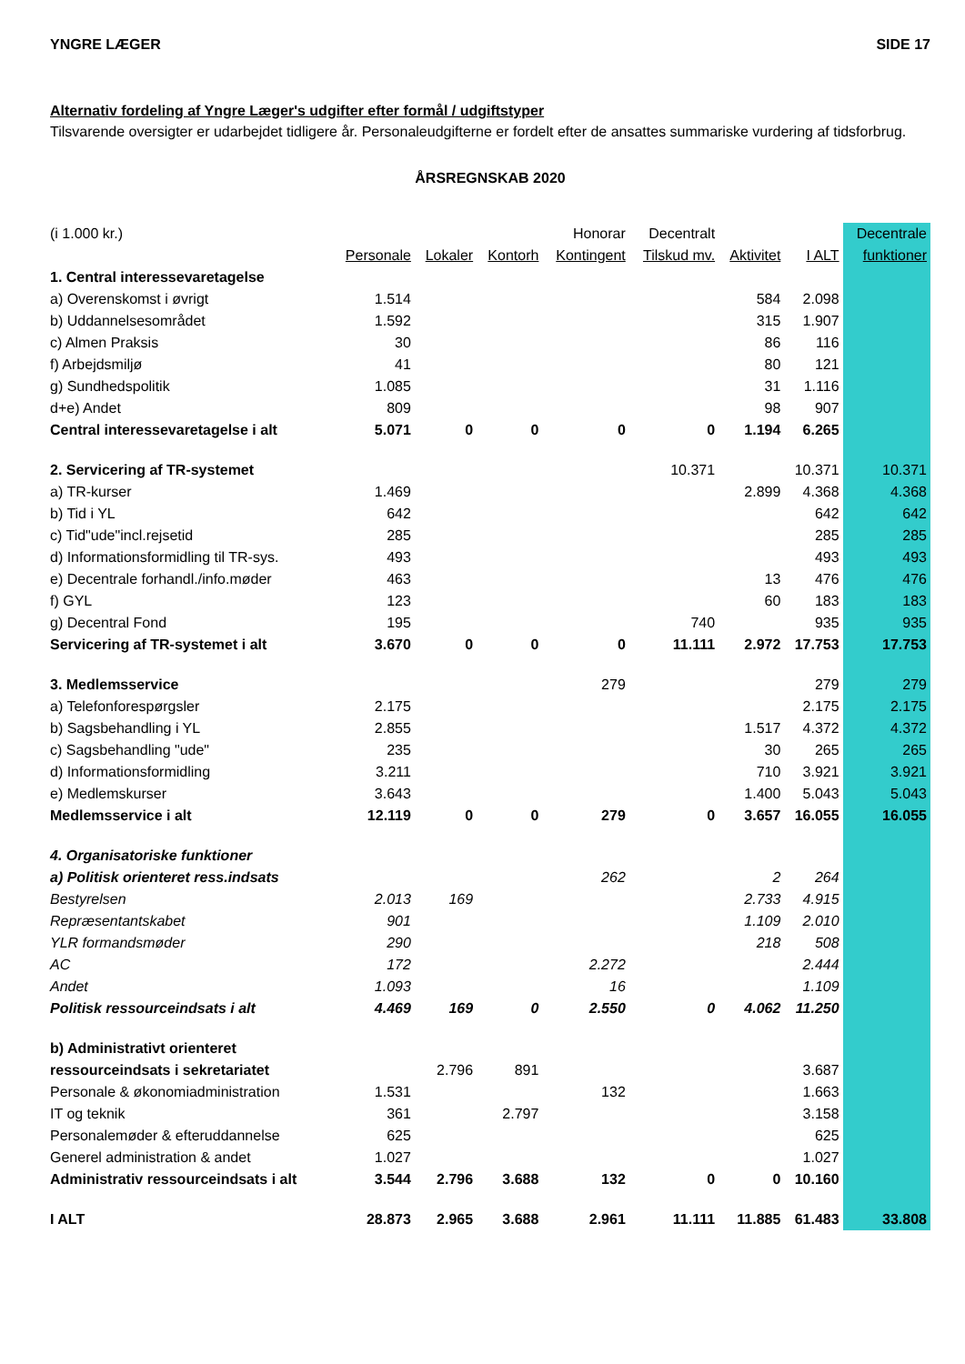YNGRE LÆGER SIDE 17
Alternativ fordeling af Yngre Læger's udgifter efter formål / udgiftstyper
Tilsvarende oversigter er udarbejdet tidligere år. Personaleudgifterne er fordelt efter de ansattes summariske vurdering af tidsforbrug.
ÅRSREGNSKAB 2020
| (i 1.000 kr.) | | | | Honorar | Decentralt | | | Decentrale |
| --- | --- | --- | --- | --- | --- | --- | --- | --- |
| | Personale | Lokaler | Kontorh | Kontingent | Tilskud mv. | Aktivitet | I ALT | funktioner |
| 1. Central interessevaretagelse | | | | | | | | |
| a) Overenskomst i øvrigt | 1.514 | | | | | 584 | 2.098 | |
| b) Uddannelsesområdet | 1.592 | | | | | 315 | 1.907 | |
| c) Almen Praksis | 30 | | | | | 86 | 116 | |
| f) Arbejdsmiljø | 41 | | | | | 80 | 121 | |
| g) Sundhedspolitik | 1.085 | | | | | 31 | 1.116 | |
| d+e) Andet | 809 | | | | | 98 | 907 | |
| Central interessevaretagelse i alt | 5.071 | 0 | 0 | 0 | 0 | 1.194 | 6.265 | |
| 2. Servicering af TR-systemet | | | | | 10.371 | | 10.371 | 10.371 |
| a) TR-kurser | 1.469 | | | | | 2.899 | 4.368 | 4.368 |
| b) Tid i YL | 642 | | | | | | 642 | 642 |
| c) Tid"ude"incl.rejsetid | 285 | | | | | | 285 | 285 |
| d) Informationsformidling til TR-sys. | 493 | | | | | | 493 | 493 |
| e) Decentrale forhandl./info.møder | 463 | | | | | 13 | 476 | 476 |
| f) GYL | 123 | | | | | 60 | 183 | 183 |
| g) Decentral Fond | 195 | | | | 740 | | 935 | 935 |
| Servicering af TR-systemet i alt | 3.670 | 0 | 0 | 0 | 11.111 | 2.972 | 17.753 | 17.753 |
| 3. Medlemsservice | | | | 279 | | | 279 | 279 |
| a) Telefonforespørgsler | 2.175 | | | | | | 2.175 | 2.175 |
| b) Sagsbehandling i YL | 2.855 | | | | | 1.517 | 4.372 | 4.372 |
| c) Sagsbehandling "ude" | 235 | | | | | 30 | 265 | 265 |
| d) Informationsformidling | 3.211 | | | | | 710 | 3.921 | 3.921 |
| e) Medlemskurser | 3.643 | | | | | 1.400 | 5.043 | 5.043 |
| Medlemsservice i alt | 12.119 | 0 | 0 | 279 | 0 | 3.657 | 16.055 | 16.055 |
| 4. Organisatoriske funktioner | | | | | | | | |
| a) Politisk orienteret ress.indsats | | | | 262 | | 2 | 264 | |
| Bestyrelsen | 2.013 | 169 | | | | 2.733 | 4.915 | |
| Repræsentantskabet | 901 | | | | | 1.109 | 2.010 | |
| YLR formandsmøder | 290 | | | | | 218 | 508 | |
| AC | 172 | | | 2.272 | | | 2.444 | |
| Andet | 1.093 | | | 16 | | | 1.109 | |
| Politisk ressourceindsats i alt | 4.469 | 169 | 0 | 2.550 | 0 | 4.062 | 11.250 | |
| b) Administrativt orienteret | | | | | | | | |
| ressourceindsats i sekretariatet | | 2.796 | 891 | | | | 3.687 | |
| Personale & økonomiadministration | 1.531 | | | 132 | | | 1.663 | |
| IT og teknik | 361 | | 2.797 | | | | 3.158 | |
| Personalemøder & efteruddannelse | 625 | | | | | | 625 | |
| Generel administration & andet | 1.027 | | | | | | 1.027 | |
| Administrativ ressourceindsats i alt | 3.544 | 2.796 | 3.688 | 132 | 0 | 0 | 10.160 | |
| I ALT | 28.873 | 2.965 | 3.688 | 2.961 | 11.111 | 11.885 | 61.483 | 33.808 |